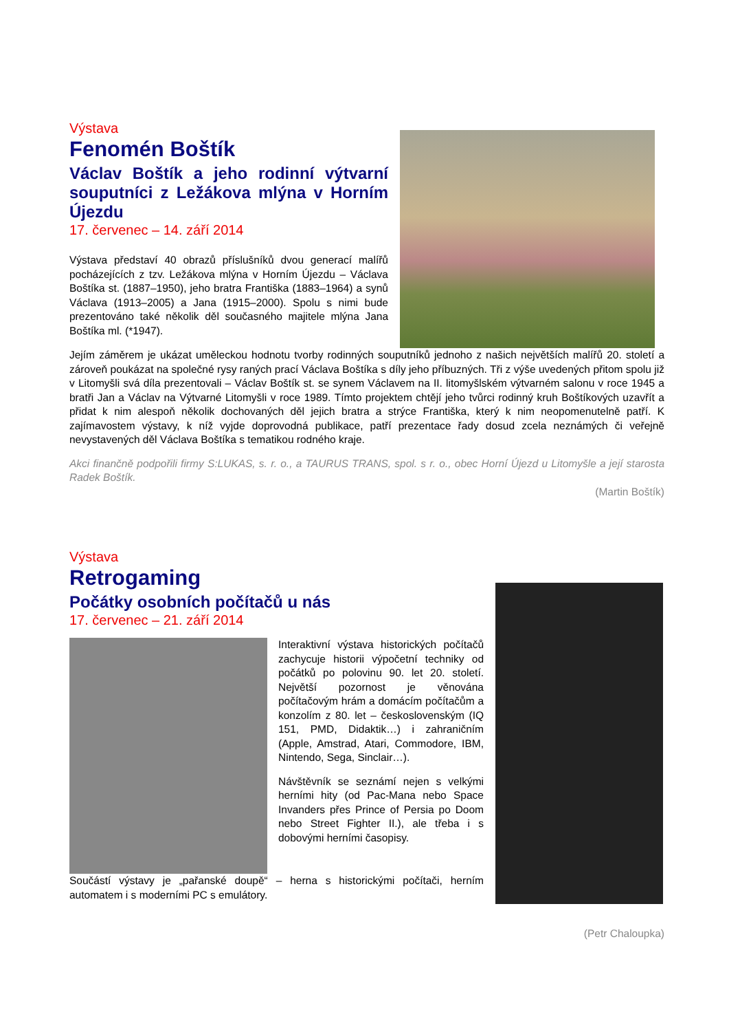Výstava
Fenomén Boštík
Václav Boštík a jeho rodinní výtvarní souputníci z Ležákova mlýna v Horním Újezdu
17. červenec – 14. září 2014
Výstava představí 40 obrazů příslušníků dvou generací malířů pocházejících z tzv. Ležákova mlýna v Horním Újezdu – Václava Boštíka st. (1887–1950), jeho bratra Františka (1883–1964) a synů Václava (1913–2005) a Jana (1915–2000). Spolu s nimi bude prezentováno také několik děl současného majitele mlýna Jana Boštíka ml. (*1947).
Jejím záměrem je ukázat uměleckou hodnotu tvorby rodinných souputníků jednoho z našich největších malířů 20. století a zároveň poukázat na společné rysy raných prací Václava Boštíka s díly jeho příbuzných. Tři z výše uvedených přitom spolu již v Litomyšli svá díla prezentovali – Václav Boštík st. se synem Václavem na II. litomyšlském výtvarném salonu v roce 1945 a bratři Jan a Václav na Výtvarné Litomyšli v roce 1989. Tímto projektem chtějí jeho tvůrci rodinný kruh Boštíkových uzavřít a přidat k nim alespoň několik dochovaných děl jejich bratra a strýce Františka, který k nim neopomenutelně patří. K zajímavostem výstavy, k níž vyjde doprovodná publikace, patří prezentace řady dosud zcela neznámých či veřejně nevystavených děl Václava Boštíka s tematikou rodného kraje.
Akci finančně podpořili firmy S:LUKAS, s. r. o., a TAURUS TRANS, spol. s r. o., obec Horní Újezd u Litomyšle a její starosta Radek Boštík.
(Martin Boštík)
Výstava
Retrogaming
Počátky osobních počítačů u nás
17. červenec – 21. září 2014
Interaktivní výstava historických počítačů zachycuje historii výpočetní techniky od počátků po polovinu 90. let 20. století. Největší pozornost je věnována počítačovým hrám a domácím počítačům a konzolím z 80. let – československým (IQ 151, PMD, Didaktik…) i zahraničním (Apple, Amstrad, Atari, Commodore, IBM, Nintendo, Sega, Sinclair…).
Návštěvník se seznámí nejen s velkými herními hity (od Pac-Mana nebo Space Invanders přes Prince of Persia po Doom nebo Street Fighter II.), ale třeba i s dobovými herními časopisy.
Součástí výstavy je „pařanské doupě“ – herna s historickými počítači, herním automatem i s moderními PC s emulátory.
(Petr Chaloupka)